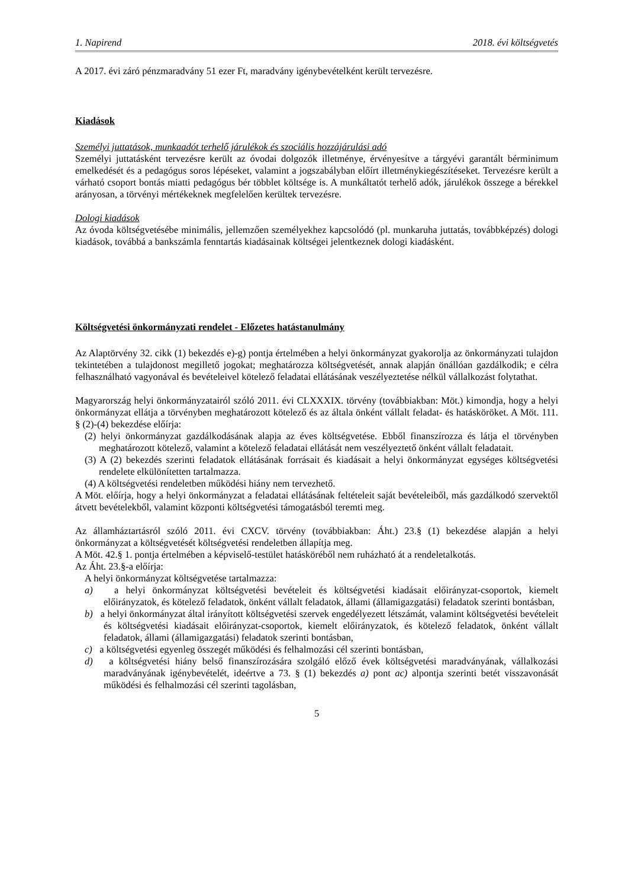1. Napirend 2018. évi költségvetés
A 2017. évi záró pénzmaradvány 51 ezer Ft, maradvány igénybevételként került tervezésre.
Kiadások
Személyi juttatások, munkaadót terhelő járulékok és szociális hozzájárulási adó
Személyi juttatásként tervezésre került az óvodai dolgozók illetménye, érvényesítve a tárgyévi garantált bérminimum emelkedését és a pedagógus soros lépéseket, valamint a jogszabályban előírt illetménykiegészítéseket. Tervezésre került a várható csoport bontás miatti pedagógus bér többlet költsége is. A munkáltatót terhelő adók, járulékok összege a bérekkel arányosan, a törvényi mértékeknek megfelelően kerültek tervezésre.
Dologi kiadások
Az óvoda költségvetésébe minimális, jellemzően személyekhez kapcsolódó (pl. munkaruha juttatás, továbbképzés) dologi kiadások, továbbá a bankszámla fenntartás kiadásainak költségei jelentkeznek dologi kiadásként.
Költségvetési önkormányzati rendelet - Előzetes hatástanulmány
Az Alaptörvény 32. cikk (1) bekezdés e)-g) pontja értelmében a helyi önkormányzat gyakorolja az önkormányzati tulajdon tekintetében a tulajdonost megillető jogokat; meghatározza költségvetését, annak alapján önállóan gazdálkodik; e célra felhasználható vagyonával és bevételeivel kötelező feladatai ellátásának veszélyeztetése nélkül vállalkozást folytathat.
Magyarország helyi önkormányzatairól szóló 2011. évi CLXXXIX. törvény (továbbiakban: Möt.) kimondja, hogy a helyi önkormányzat ellátja a törvényben meghatározott kötelező és az általa önként vállalt feladat- és hatásköröket. A Möt. 111. § (2)-(4) bekezdése előírja:
(2) helyi önkormányzat gazdálkodásának alapja az éves költségvetése. Ebből finanszírozza és látja el törvényben meghatározott kötelező, valamint a kötelező feladatai ellátását nem veszélyeztető önként vállalt feladatait.
(3) A (2) bekezdés szerinti feladatok ellátásának forrásait és kiadásait a helyi önkormányzat egységes költségvetési rendelete elkülönítetten tartalmazza.
(4) A költségvetési rendeletben működési hiány nem tervezhető.
A Möt. előírja, hogy a helyi önkormányzat a feladatai ellátásának feltételeit saját bevételeiből, más gazdálkodó szervektől átvett bevételekből, valamint központi költségvetési támogatásból teremti meg.
Az államháztartásról szóló 2011. évi CXCV. törvény (továbbiakban: Áht.) 23.§ (1) bekezdése alapján a helyi önkormányzat a költségvetését költségvetési rendeletben állapítja meg.
A Möt. 42.§ 1. pontja értelmében a képviselő-testület hatásköréből nem ruházható át a rendeletalkotás.
Az Áht. 23.§-a előírja:
A helyi önkormányzat költségvetése tartalmazza:
a) a helyi önkormányzat költségvetési bevételeit és költségvetési kiadásait előirányzat-csoportok, kiemelt előirányzatok, és kötelező feladatok, önként vállalt feladatok, állami (államigazgatási) feladatok szerinti bontásban,
b) a helyi önkormányzat által irányított költségvetési szervek engedélyezett létszámát, valamint költségvetési bevételeit és költségvetési kiadásait előirányzat-csoportok, kiemelt előirányzatok, és kötelező feladatok, önként vállalt feladatok, állami (államigazgatási) feladatok szerinti bontásban,
c) a költségvetési egyenleg összegét működési és felhalmozási cél szerinti bontásban,
d) a költségvetési hiány belső finanszírozására szolgáló előző évek költségvetési maradványának, vállalkozási maradványának igénybevételét, ideértve a 73. § (1) bekezdés a) pont ac) alpontja szerinti betét visszavonását működési és felhalmozási cél szerinti tagolásban,
5